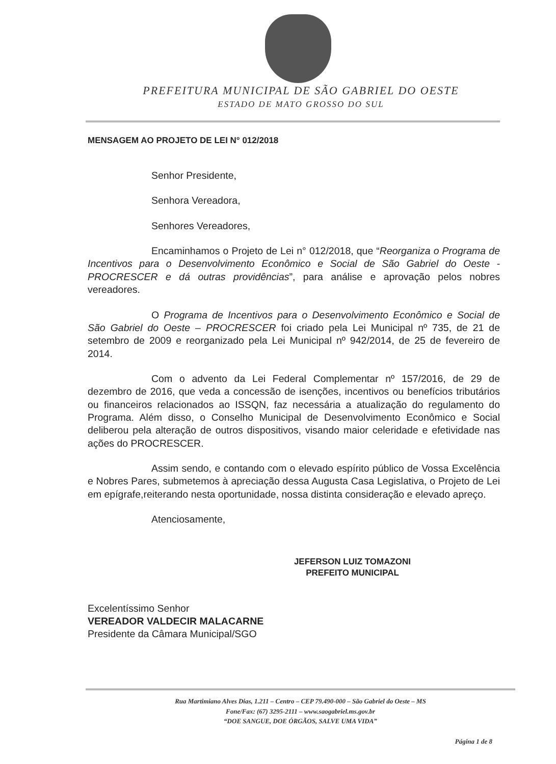PREFEITURA MUNICIPAL DE SÃO GABRIEL DO OESTE
ESTADO DE MATO GROSSO DO SUL
MENSAGEM AO PROJETO DE LEI N° 012/2018
Senhor Presidente,
Senhora Vereadora,
Senhores Vereadores,
Encaminhamos o Projeto de Lei n° 012/2018, que “Reorganiza o Programa de Incentivos para o Desenvolvimento Econômico e Social de São Gabriel do Oeste - PROCRESCER e dá outras providências”, para análise e aprovação pelos nobres vereadores.
O Programa de Incentivos para o Desenvolvimento Econômico e Social de São Gabriel do Oeste – PROCRESCER foi criado pela Lei Municipal nº 735, de 21 de setembro de 2009 e reorganizado pela Lei Municipal nº 942/2014, de 25 de fevereiro de 2014.
Com o advento da Lei Federal Complementar nº 157/2016, de 29 de dezembro de 2016, que veda a concessão de isenções, incentivos ou benefícios tributários ou financeiros relacionados ao ISSQN, faz necessária a atualização do regulamento do Programa. Além disso, o Conselho Municipal de Desenvolvimento Econômico e Social deliberou pela alteração de outros dispositivos, visando maior celeridade e efetividade nas ações do PROCRESCER.
Assim sendo, e contando com o elevado espírito público de Vossa Excelência e Nobres Pares, submetemos à apreciação dessa Augusta Casa Legislativa, o Projeto de Lei em epígrafe,reiterando nesta oportunidade, nossa distinta consideração e elevado apreço.
Atenciosamente,
JEFERSON LUIZ TOMAZONI
PREFEITO MUNICIPAL
Excelentíssimo Senhor
VEREADOR VALDECIR MALACARNE
Presidente da Câmara Municipal/SGO
Rua Martimiano Alves Dias, 1.211 – Centro – CEP 79.490-000 – São Gabriel do Oeste – MS
Fone/Fax: (67) 3295-2111 – www.saogabriel.ms.gov.br
“DOE SANGUE, DOE ÓRGÃOS, SALVE UMA VIDA”
Página 1 de 8